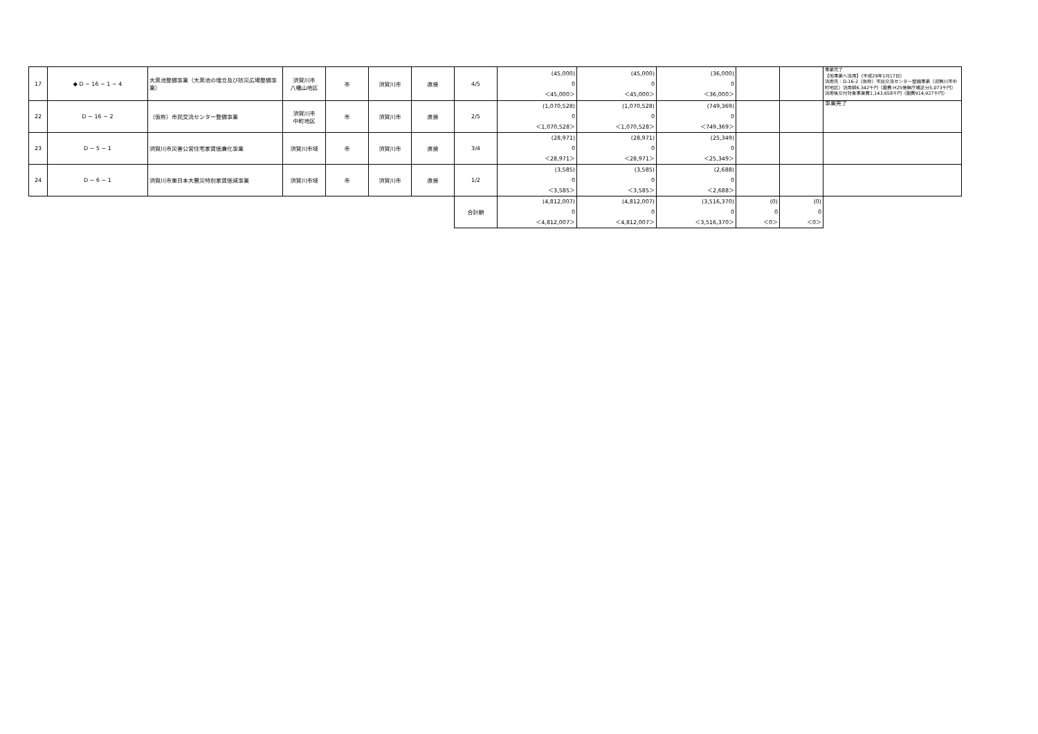| 17 | ◆ D − 16 − 1 − 4 | 大黒池整備事業（大黒池の埋立及び防災広場整備事業） | 須賀川市 八幡山地区 | 市 | 須賀川市 | 直接 | 4/5 | (45,000) 0 ＜45,000＞ | (45,000) 0 ＜45,000＞ | (36,000) 0 ＜36,000＞ | | | 事業完了 【他事業へ流用】（平成29年1月17日） 流用先：D-16-2（仮称）市民交流センター整備事業（須賀川市中町地区）流用額6,342千円（国費:H25復興庁補正分5,073千円） 流用後交付対象事業費1,143,658千円（国費914,927千円） |
| 22 | D − 16 − 2 | （仮称）市民交流センター整備事業 | 須賀川市 中町地区 | 市 | 須賀川市 | 直接 | 2/5 | (1,070,528) 0 ＜1,070,528＞ | (1,070,528) 0 ＜1,070,528＞ | (749,369) 0 ＜749,369＞ | | | 事業完了 |
| 23 | D − 5 − 1 | 須賀川市災害公営住宅家賃低廉化事業 | 須賀川市域 | 市 | 須賀川市 | 直接 | 3/4 | (28,971) 0 ＜28,971＞ | (28,971) 0 ＜28,971＞ | (25,349) 0 ＜25,349＞ | | | |
| 24 | D − 6 − 1 | 須賀川市東日本大震災特別家賃低減事業 | 須賀川市域 | 市 | 須賀川市 | 直接 | 1/2 | (3,585) 0 ＜3,585＞ | (3,585) 0 ＜3,585＞ | (2,688) 0 ＜2,688＞ | | | |
| | | | | | | | 合計額 | (4,812,007) 0 ＜4,812,007＞ | (4,812,007) 0 ＜4,812,007＞ | (3,516,370) 0 ＜3,516,370＞ | (0) 0 ＜0＞ | (0) 0 ＜0＞ | |